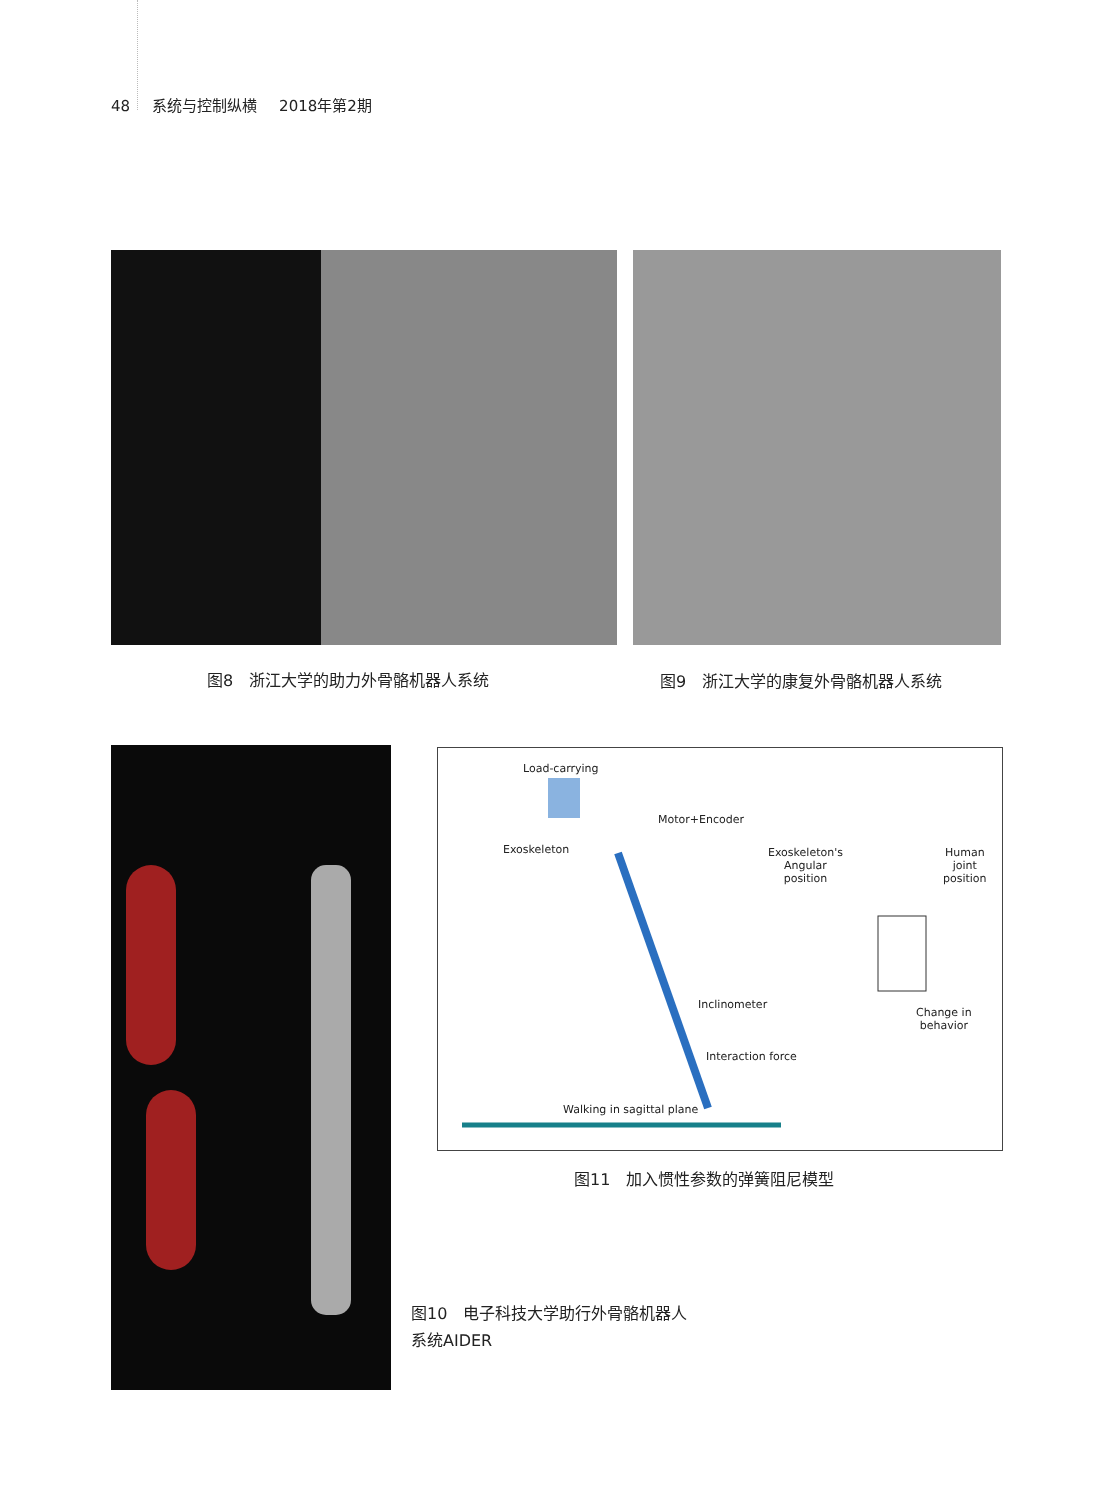48 系统与控制纵横 2018年第2期
图8　浙江大学的助力外骨骼机器人系统 图9　浙江大学的康复外骨骼机器人系统
Load-carrying
Motor+Encoder
Exoskeleton
Exoskeleton's
Angular
position
Human
joint
position
Inclinometer
Interaction force
Change in
behavior
Walking in sagittal plane
图11　加入惯性参数的弹簧阻尼模型
图10　电子科技大学助行外骨骼机器人
系统AIDER